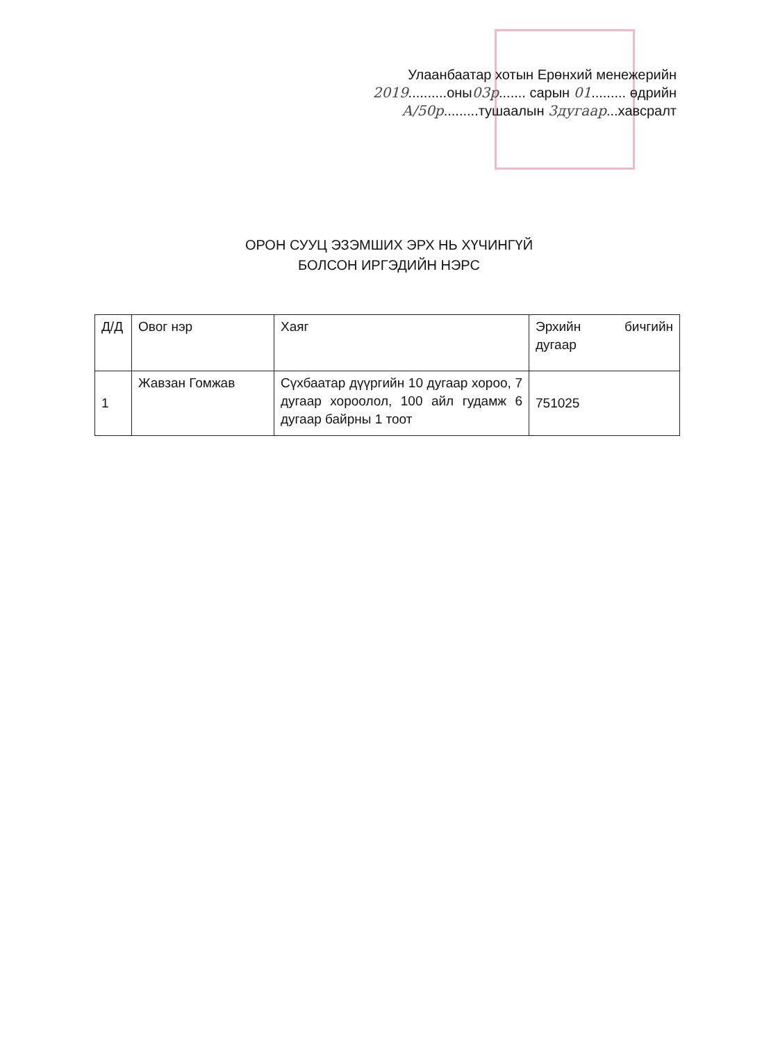Улаанбаатар хотын Ерөнхий менежерийн
2019..........оны03р....... сарын 01......... өдрийн
А/50р.........тушаалын 3дугаар...хавсралт
ОРОН СУУЦ ЭЗЭМШИХ ЭРХ НЬ ХҮЧИНГҮЙ
БОЛСОН ИРГЭДИЙН НЭРС
| Д/Д | Овог нэр | Хаяг | Эрхийн бичгийн дугаар |
| --- | --- | --- | --- |
| 1 | Жавзан Гомжав | Сүхбаатар дүүргийн 10 дугаар хороо, 7 дугаар хороолол, 100 айл гудамж 6 дугаар байрны 1 тоот | 751025 |